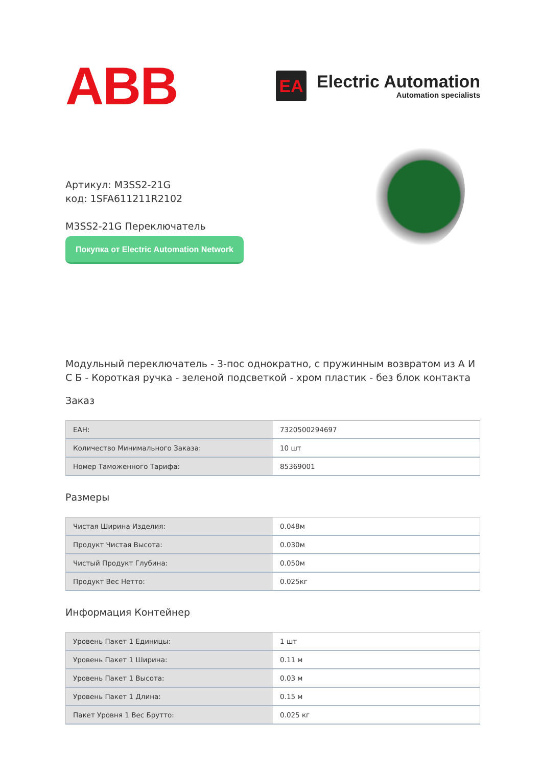ABB
EA
Electric Automation
Automation specialists
Артикул: M3SS2-21G
код: 1SFA611211R2102
M3SS2-21G Переключатель
Покупка от Electric Automation Network
Модульный переключатель - 3-пос однократно, с пружинным возвратом из А И С Б - Короткая ручка - зеленой подсветкой - хром пластик - без блок контакта
Заказ
| EAH: | 7320500294697 |
| Количество Минимального Заказа: | 10 шт |
| Номер Таможенного Тарифа: | 85369001 |
Размеры
| Чистая Ширина Изделия: | 0.048м |
| Продукт Чистая Высота: | 0.030м |
| Чистый Продукт Глубина: | 0.050м |
| Продукт Вес Нетто: | 0.025кг |
Информация Контейнер
| Уровень Пакет 1 Единицы: | 1 шт |
| Уровень Пакет 1 Ширина: | 0.11 м |
| Уровень Пакет 1 Высота: | 0.03 м |
| Уровень Пакет 1 Длина: | 0.15 м |
| Пакет Уровня 1 Вес Брутто: | 0.025 кг |